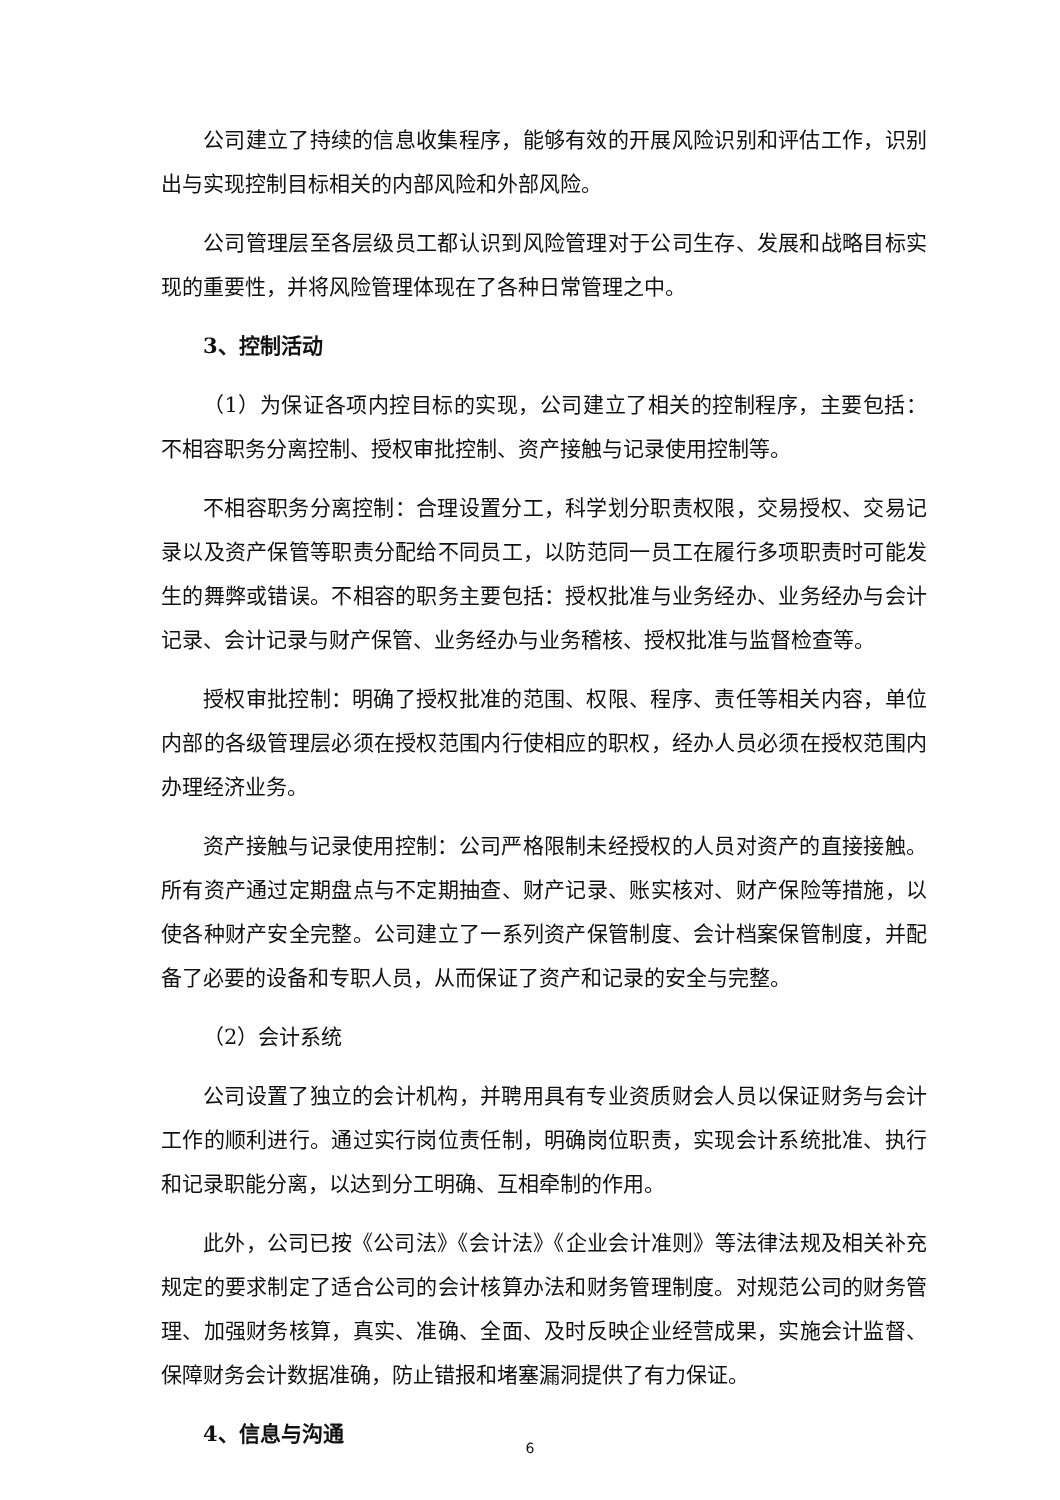公司建立了持续的信息收集程序，能够有效的开展风险识别和评估工作，识别出与实现控制目标相关的内部风险和外部风险。
公司管理层至各层级员工都认识到风险管理对于公司生存、发展和战略目标实现的重要性，并将风险管理体现在了各种日常管理之中。
3、控制活动
（1）为保证各项内控目标的实现，公司建立了相关的控制程序，主要包括：不相容职务分离控制、授权审批控制、资产接触与记录使用控制等。
不相容职务分离控制：合理设置分工，科学划分职责权限，交易授权、交易记录以及资产保管等职责分配给不同员工，以防范同一员工在履行多项职责时可能发生的舞弊或错误。不相容的职务主要包括：授权批准与业务经办、业务经办与会计记录、会计记录与财产保管、业务经办与业务稽核、授权批准与监督检查等。
授权审批控制：明确了授权批准的范围、权限、程序、责任等相关内容，单位内部的各级管理层必须在授权范围内行使相应的职权，经办人员必须在授权范围内办理经济业务。
资产接触与记录使用控制：公司严格限制未经授权的人员对资产的直接接触。所有资产通过定期盘点与不定期抽查、财产记录、账实核对、财产保险等措施，以使各种财产安全完整。公司建立了一系列资产保管制度、会计档案保管制度，并配备了必要的设备和专职人员，从而保证了资产和记录的安全与完整。
（2）会计系统
公司设置了独立的会计机构，并聘用具有专业资质财会人员以保证财务与会计工作的顺利进行。通过实行岗位责任制，明确岗位职责，实现会计系统批准、执行和记录职能分离，以达到分工明确、互相牵制的作用。
此外，公司已按《公司法》《会计法》《企业会计准则》等法律法规及相关补充规定的要求制定了适合公司的会计核算办法和财务管理制度。对规范公司的财务管理、加强财务核算，真实、准确、全面、及时反映企业经营成果，实施会计监督、保障财务会计数据准确，防止错报和堵塞漏洞提供了有力保证。
4、信息与沟通
6